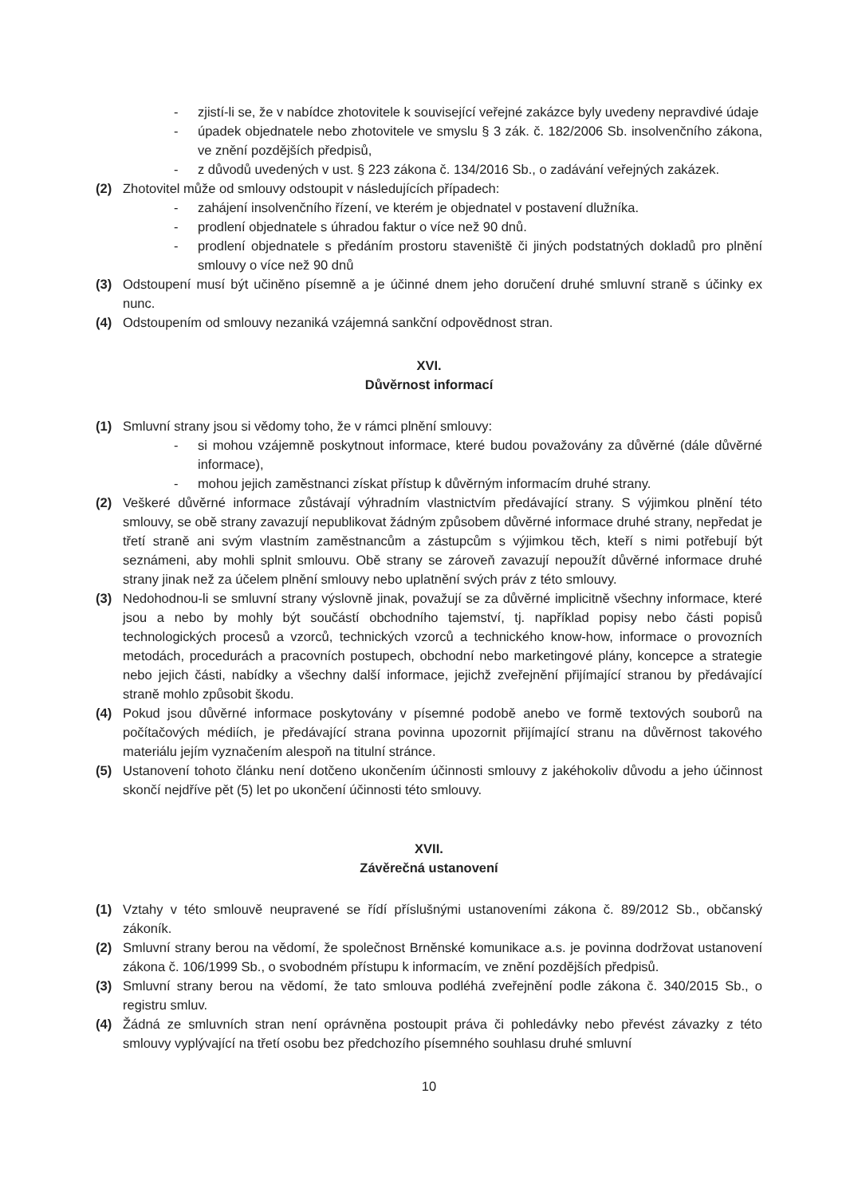- zjistí-li se, že v nabídce zhotovitele k související veřejné zakázce byly uvedeny nepravdivé údaje
- úpadek objednatele nebo zhotovitele ve smyslu § 3 zák. č. 182/2006 Sb. insolvenčního zákona, ve znění pozdějších předpisů,
- z důvodů uvedených v ust. § 223 zákona č. 134/2016 Sb., o zadávání veřejných zakázek.
(2) Zhotovitel může od smlouvy odstoupit v následujících případech:
- zahájení insolvenčního řízení, ve kterém je objednatel v postavení dlužníka.
- prodlení objednatele s úhradou faktur o více než 90 dnů.
- prodlení objednatele s předáním prostoru staveniště či jiných podstatných dokladů pro plnění smlouvy o více než 90 dnů
(3) Odstoupení musí být učiněno písemně a je účinné dnem jeho doručení druhé smluvní straně s účinky ex nunc.
(4) Odstoupením od smlouvy nezaniká vzájemná sankční odpovědnost stran.
XVI.
Důvěrnost informací
(1) Smluvní strany jsou si vědomy toho, že v rámci plnění smlouvy:
- si mohou vzájemně poskytnout informace, které budou považovány za důvěrné (dále důvěrné informace),
- mohou jejich zaměstnanci získat přístup k důvěrným informacím druhé strany.
(2) Veškeré důvěrné informace zůstávají výhradním vlastnictvím předávající strany. S výjimkou plnění této smlouvy, se obě strany zavazují nepublikovat žádným způsobem důvěrné informace druhé strany, nepředat je třetí straně ani svým vlastním zaměstnancům a zástupcům s výjimkou těch, kteří s nimi potřebují být seznámeni, aby mohli splnit smlouvu. Obě strany se zároveň zavazují nepoužít důvěrné informace druhé strany jinak než za účelem plnění smlouvy nebo uplatnění svých práv z této smlouvy.
(3) Nedohodnou-li se smluvní strany výslovně jinak, považují se za důvěrné implicitně všechny informace, které jsou a nebo by mohly být součástí obchodního tajemství, tj. například popisy nebo části popisů technologických procesů a vzorců, technických vzorců a technického know-how, informace o provozních metodách, procedurách a pracovních postupech, obchodní nebo marketingové plány, koncepce a strategie nebo jejich části, nabídky a všechny další informace, jejichž zveřejnění přijímající stranou by předávající straně mohlo způsobit škodu.
(4) Pokud jsou důvěrné informace poskytovány v písemné podobě anebo ve formě textových souborů na počítačových médiích, je předávající strana povinna upozornit přijímající stranu na důvěrnost takového materiálu jejím vyznačením alespoň na titulní stránce.
(5) Ustanovení tohoto článku není dotčeno ukončením účinnosti smlouvy z jakéhokoliv důvodu a jeho účinnost skončí nejdříve pět (5) let po ukončení účinnosti této smlouvy.
XVII.
Závěrečná ustanovení
(1) Vztahy v této smlouvě neupravené se řídí příslušnými ustanoveními zákona č. 89/2012 Sb., občanský zákoník.
(2) Smluvní strany berou na vědomí, že společnost Brněnské komunikace a.s. je povinna dodržovat ustanovení zákona č. 106/1999 Sb., o svobodném přístupu k informacím, ve znění pozdějších předpisů.
(3) Smluvní strany berou na vědomí, že tato smlouva podléhá zveřejnění podle zákona č. 340/2015 Sb., o registru smluv.
(4) Žádná ze smluvních stran není oprávněna postoupit práva či pohledávky nebo převést závazky z této smlouvy vyplývající na třetí osobu bez předchozího písemného souhlasu druhé smluvní
10